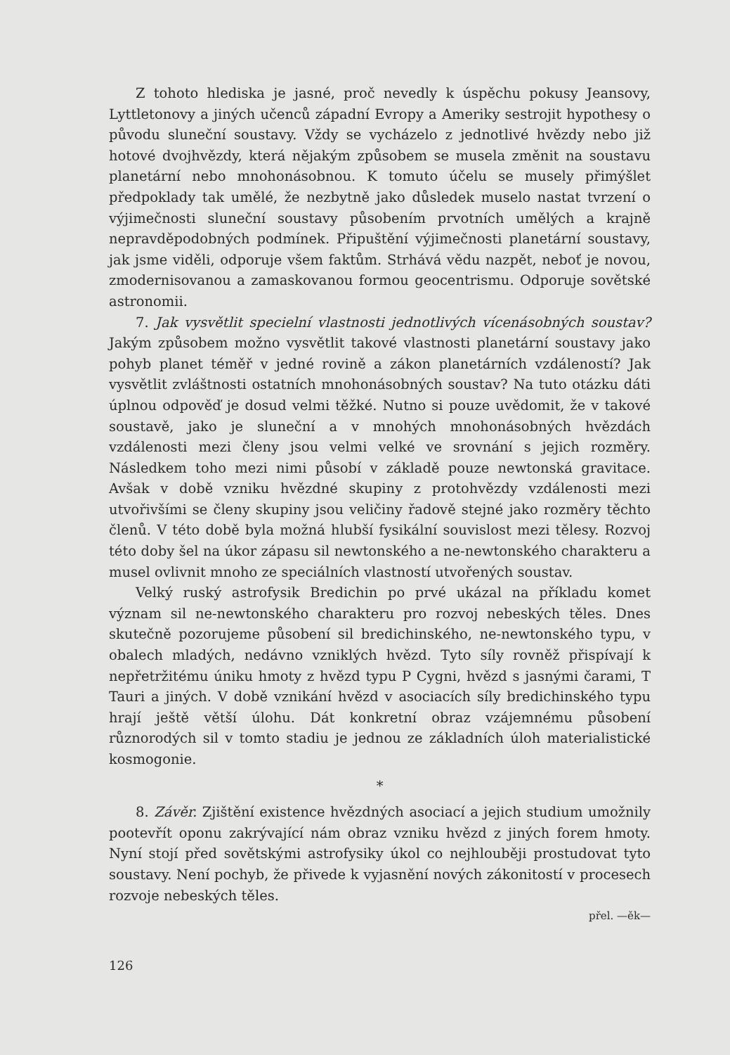Z tohoto hlediska je jasné, proč nevedly k úspěchu pokusy Jeansovy, Lyttletonovy a jiných učenců západní Evropy a Ameriky sestrojit hypothesy o původu sluneční soustavy. Vždy se vycházelo z jednotlivé hvězdy nebo již hotové dvojhvězdy, která nějakým způsobem se musela změnit na soustavu planetární nebo mnohonásobnou. K tomuto účelu se musely přimýšlet předpoklady tak umělé, že nezbytně jako důsledek muselo nastat tvrzení o výjimečnosti sluneční soustavy působením prvotních umělých a krajně nepravděpodobných podmínek. Připuštění výjimečnosti planetární soustavy, jak jsme viděli, odporuje všem faktům. Strhává vědu nazpět, neboť je novou, zmodernisovanou a zamaskovanou formou geocentrismu. Odporuje sovětské astronomii.
7. Jak vysvětlit specielní vlastnosti jednotlivých vícenásobných soustav? Jakým způsobem možno vysvětlit takové vlastnosti planetární soustavy jako pohyb planet téměř v jedné rovině a zákon planetárních vzdáleností? Jak vysvětlit zvláštnosti ostatních mnohonásobných soustav? Na tuto otázku dáti úplnou odpověď je dosud velmi těžké. Nutno si pouze uvědomit, že v takové soustavě, jako je sluneční a v mnohých mnohonásobných hvězdách vzdálenosti mezi členy jsou velmi velké ve srovnání s jejich rozměry. Následkem toho mezi nimi působí v základě pouze newtonská gravitace. Avšak v době vzniku hvězdné skupiny z protohvězdy vzdálenosti mezi utvořivšími se členy skupiny jsou veličiny řadově stejné jako rozměry těchto členů. V této době byla možná hlubší fysikální souvislost mezi tělesy. Rozvoj této doby šel na úkor zápasu sil newtonského a ne-newtonského charakteru a musel ovlivnit mnoho ze speciálních vlastností utvořených soustav.
Velký ruský astrofysik Bredichin po prvé ukázal na příkladu komet význam sil ne-newtonského charakteru pro rozvoj nebeských těles. Dnes skutečně pozorujeme působení sil bredichinského, ne-newtonského typu, v obalech mladých, nedávno vzniklých hvězd. Tyto síly rovněž přispívají k nepřetržitému úniku hmoty z hvězd typu P Cygni, hvězd s jasnými čarami, T Tauri a jiných. V době vznikání hvězd v asociacích síly bredichinského typu hrají ještě větší úlohu. Dát konkretní obraz vzájemnému působení různorodých sil v tomto stadiu je jednou ze základních úloh materialistické kosmogonie.
*
8. Závěr. Zjištění existence hvězdných asociací a jejich studium umožnily pootevřít oponu zakrývající nám obraz vzniku hvězd z jiných forem hmoty. Nyní stojí před sovětskými astrofysiky úkol co nejhlouběji prostudovat tyto soustavy. Není pochyb, že přivede k vyjasnění nových zákonitostí v procesech rozvoje nebeských těles.
přel. —ěk—
126